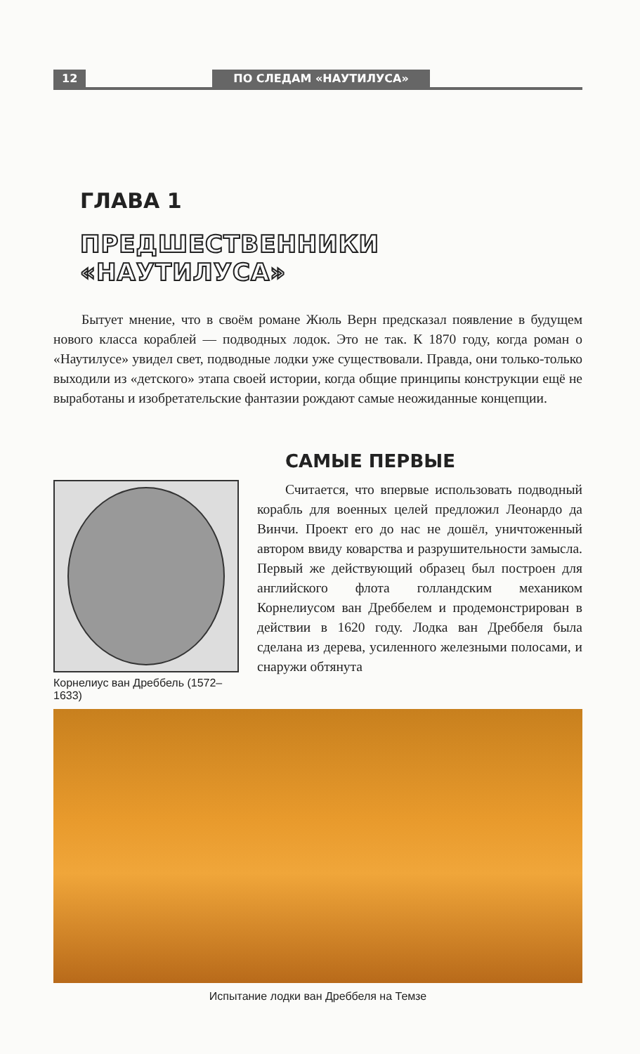12 ПО СЛЕДАМ «НАУТИЛУСА»
ГЛАВА 1
ПРЕДШЕСТВЕННИКИ «НАУТИЛУСА»
Бытует мнение, что в своём романе Жюль Верн предсказал появление в будущем нового класса кораблей — подводных лодок. Это не так. К 1870 году, когда роман о «Наутилусе» увидел свет, подводные лодки уже существовали. Правда, они только-только выходили из «детского» этапа своей истории, когда общие принципы конструкции ещё не выработаны и изобретательские фантазии рождают самые неожиданные концепции.
САМЫЕ ПЕРВЫЕ
Корнелиус ван Дреббель (1572–1633)
Считается, что впервые использовать подводный корабль для военных целей предложил Леонардо да Винчи. Проект его до нас не дошёл, уничтоженный автором ввиду коварства и разрушительности замысла. Первый же действующий образец был построен для английского флота голландским механиком Корнелиусом ван Дреббелем и продемонстрирован в действии в 1620 году. Лодка ван Дреббеля была сделана из дерева, усиленного железными полосами, и снаружи обтянута
Испытание лодки ван Дреббеля на Темзе